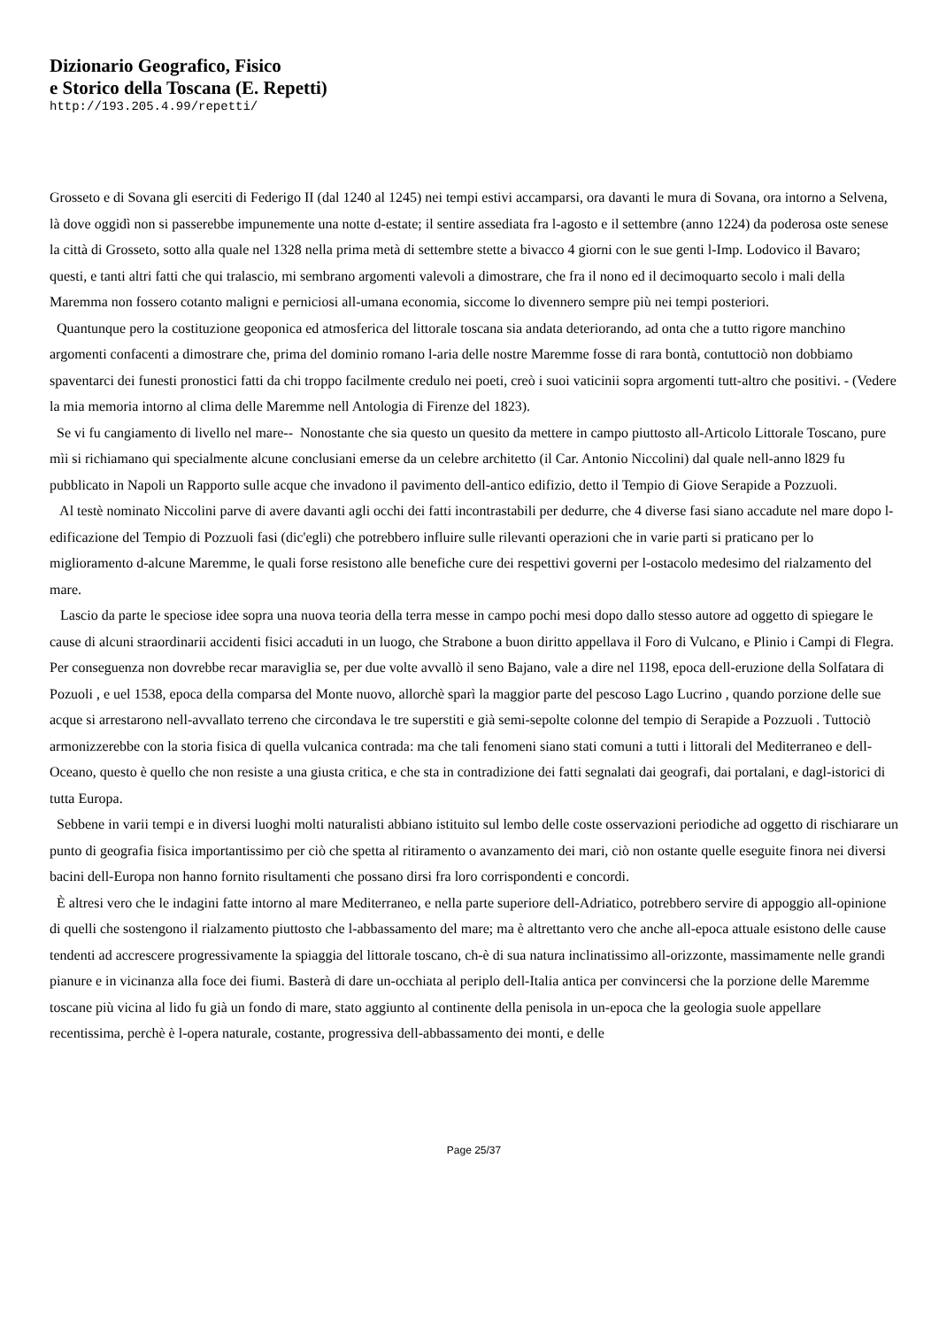Dizionario Geografico, Fisico
e Storico della Toscana (E. Repetti)
http://193.205.4.99/repetti/
Grosseto e di Sovana gli eserciti di Federigo II (dal 1240 al 1245) nei tempi estivi accamparsi, ora davanti le mura di Sovana, ora intorno a Selvena, là dove oggidì non si passerebbe impunemente una notte d-estate; il sentire assediata fra l-agosto e il settembre (anno 1224) da poderosa oste senese la città di Grosseto, sotto alla quale nel 1328 nella prima metà di settembre stette a bivacco 4 giorni con le sue genti l-Imp. Lodovico il Bavaro; questi, e tanti altri fatti che qui tralascio, mi sembrano argomenti valevoli a dimostrare, che fra il nono ed il decimoquarto secolo i mali della Maremma non fossero cotanto maligni e perniciosi all-umana economia, siccome lo divennero sempre più nei tempi posteriori.
Quantunque pero la costituzione geoponica ed atmosferica del littorale toscana sia andata deteriorando, ad onta che a tutto rigore manchino argomenti confacenti a dimostrare che, prima del dominio romano l-aria delle nostre Maremme fosse di rara bontà, contuttociò non dobbiamo spaventarci dei funesti pronostici fatti da chi troppo facilmente credulo nei poeti, creò i suoi vaticinii sopra argomenti tutt-altro che positivi. - (Vedere la mia memoria intorno al clima delle Maremme nell Antologia di Firenze del 1823).
Se vi fu cangiamento di livello nel mare-- Nonostante che sia questo un quesito da mettere in campo piuttosto all-Articolo Littorale Toscano, pure mìi si richiamano qui specialmente alcune conclusiani emerse da un celebre architetto (il Car. Antonio Niccolini) dal quale nell-anno l829 fu pubblicato in Napoli un Rapporto sulle acque che invadono il pavimento dell-antico edifizio, detto il Tempio di Giove Serapide a Pozzuoli.
Al testè nominato Niccolini parve di avere davanti agli occhi dei fatti incontrastabili per dedurre, che 4 diverse fasi siano accadute nel mare dopo l-edificazione del Tempio di Pozzuoli fasi (dic'egli) che potrebbero influire sulle rilevanti operazioni che in varie parti si praticano per lo miglioramento d-alcune Maremme, le quali forse resistono alle benefiche cure dei respettivi governi per l-ostacolo medesimo del rialzamento del mare.
Lascio da parte le speciose idee sopra una nuova teoria della terra messe in campo pochi mesi dopo dallo stesso autore ad oggetto di spiegare le cause di alcuni straordinarii accidenti fisici accaduti in un luogo, che Strabone a buon diritto appellava il Foro di Vulcano, e Plinio i Campi di Flegra. Per conseguenza non dovrebbe recar maraviglia se, per due volte avvallò il seno Bajano, vale a dire nel 1198, epoca dell-eruzione della Solfatara di Pozuoli , e uel 1538, epoca della comparsa del Monte nuovo, allorchè sparì la maggior parte del pescoso Lago Lucrino , quando porzione delle sue acque si arrestarono nell-avvallato terreno che circondava le tre superstiti e già semi-sepolte colonne del tempio di Serapide a Pozzuoli . Tuttociò armonizzerebbe con la storia fisica di quella vulcanica contrada: ma che tali fenomeni siano stati comuni a tutti i littorali del Mediterraneo e dell-Oceano, questo è quello che non resiste a una giusta critica, e che sta in contradizione dei fatti segnalati dai geografi, dai portalani, e dagl-istorici di tutta Europa.
Sebbene in varii tempi e in diversi luoghi molti naturalisti abbiano istituito sul lembo delle coste osservazioni periodiche ad oggetto di rischiarare un punto di geografia fisica importantissimo per ciò che spetta al ritiramento o avanzamento dei mari, ciò non ostante quelle eseguite finora nei diversi bacini dell-Europa non hanno fornito risultamenti che possano dirsi fra loro corrispondenti e concordi.
È altresi vero che le indagini fatte intorno al mare Mediterraneo, e nella parte superiore dell-Adriatico, potrebbero servire di appoggio all-opinione di quelli che sostengono il rialzamento piuttosto che l-abbassamento del mare; ma è altrettanto vero che anche all-epoca attuale esistono delle cause tendenti ad accrescere progressivamente la spiaggia del littorale toscano, ch-è di sua natura inclinatissimo all-orizzonte, massimamente nelle grandi pianure e in vicinanza alla foce dei fiumi. Basterà di dare un-occhiata al periplo dell-Italia antica per convincersi che la porzione delle Maremme toscane più vicina al lido fu già un fondo di mare, stato aggiunto al continente della penisola in un-epoca che la geologia suole appellare recentissima, perchè è l-opera naturale, costante, progressiva dell-abbassamento dei monti, e delle
Page 25/37